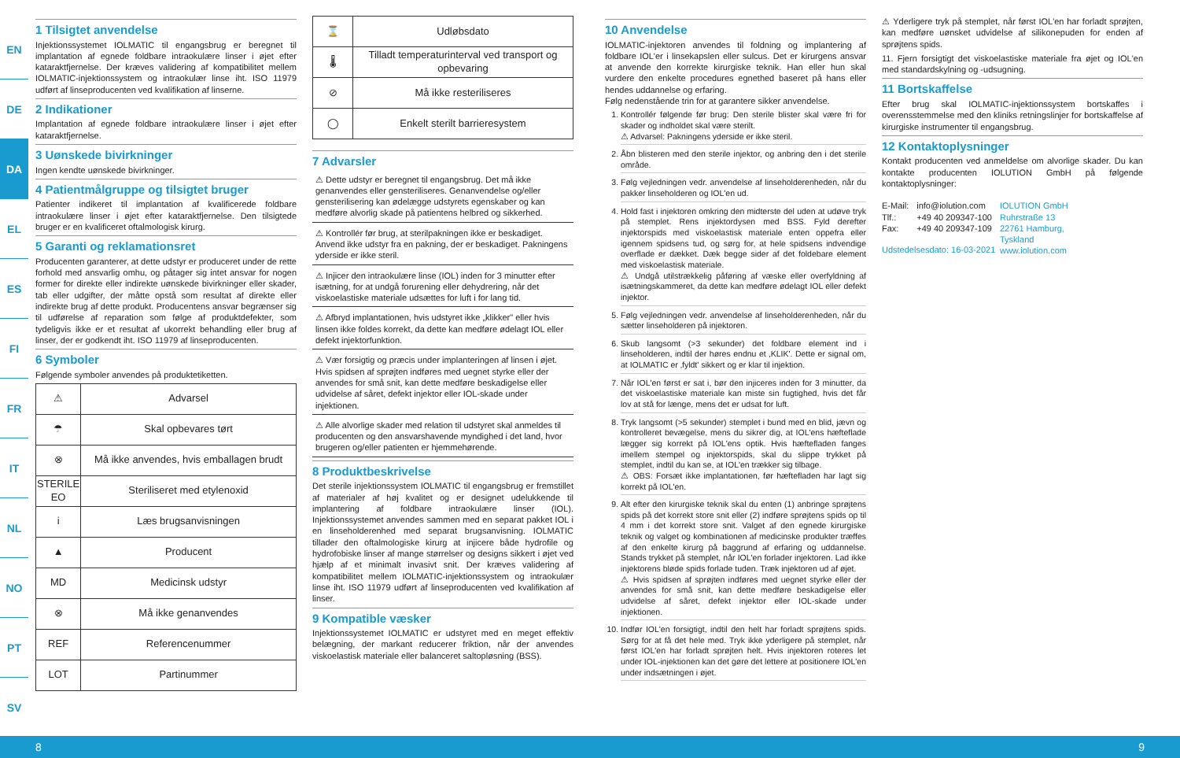EN
DE
DA
EL
ES
FI
FR
IT
NL
NO
PT
SV
1 Tilsigtet anvendelse
Injektionssystemet IOLMATIC til engangsbrug er beregnet til implantation af egnede foldbare intraokulære linser i øjet efter kataraktfjernelse. Der kræves validering af kompatibilitet mellem IOLMATIC-injektionssystem og intraokulær linse iht. ISO 11979 udført af linseproducenten ved kvalifikation af linserne.
2 Indikationer
Implantation af egnede foldbare intraokulære linser i øjet efter kataraktfjernelse.
3 Uønskede bivirkninger
Ingen kendte uønskede bivirkninger.
4 Patientmålgruppe og tilsigtet bruger
Patienter indikeret til implantation af kvalificerede foldbare intraokulære linser i øjet efter kataraktfjernelse. Den tilsigtede bruger er en kvalificeret oftalmologisk kirurg.
5 Garanti og reklamationsret
Producenten garanterer, at dette udstyr er produceret under de rette forhold med ansvarlig omhu, og påtager sig intet ansvar for nogen former for direkte eller indirekte uønskede bivirkninger eller skader, tab eller udgifter, der måtte opstå som resultat af direkte eller indirekte brug af dette produkt. Producentens ansvar begrænser sig til udførelse af reparation som følge af produktdefekter, som tydeligvis ikke er et resultat af ukorrekt behandling eller brug af linser, der er godkendt iht. ISO 11979 af linseproducenten.
6 Symboler
Følgende symboler anvendes på produktetiketten.
| ⚠ | Advarsel |
| ☂ | Skal opbevares tørt |
| ⊗ | Må ikke anvendes, hvis emballagen brudt |
| STERILE EO | Steriliseret med etylenoxid |
| i | Læs brugsanvisningen |
| ▲ | Producent |
| MD | Medicinsk udstyr |
| ⊗ | Må ikke genanvendes |
| REF | Referencenummer |
| LOT | Partinummer |
| ⌛ | Udløbsdato |
| 🌡 | Tilladt temperaturinterval ved transport og opbevaring |
| ⊘ | Må ikke resteriliseres |
| ◯ | Enkelt sterilt barrieresystem |
7 Advarsler
⚠ Dette udstyr er beregnet til engangsbrug. Det må ikke genanvendes eller gensteriliseres. Genanvendelse og/eller gensterilisering kan ødelægge udstyrets egenskaber og kan medføre alvorlig skade på patientens helbred og sikkerhed.
⚠ Kontrollér før brug, at sterilpakningen ikke er beskadiget. Anvend ikke udstyr fra en pakning, der er beskadiget. Pakningens yderside er ikke steril.
⚠ Injicer den intraokulære linse (IOL) inden for 3 minutter efter isætning, for at undgå forurening eller dehydrering, når det viskoelastiske materiale udsættes for luft i for lang tid.
⚠ Afbryd implantationen, hvis udstyret ikke „klikker" eller hvis linsen ikke foldes korrekt, da dette kan medføre ødelagt IOL eller defekt injektorfunktion.
⚠ Vær forsigtig og præcis under implanteringen af linsen i øjet. Hvis spidsen af sprøjten indføres med uegnet styrke eller der anvendes for små snit, kan dette medføre beskadigelse eller udvidelse af såret, defekt injektor eller IOL-skade under injektionen.
⚠ Alle alvorlige skader med relation til udstyret skal anmeldes til producenten og den ansvarshavende myndighed i det land, hvor brugeren og/eller patienten er hjemmehørende.
8 Produktbeskrivelse
Det sterile injektionssystem IOLMATIC til engangsbrug er fremstillet af materialer af høj kvalitet og er designet udelukkende til implantering af foldbare intraokulære linser (IOL). Injektionssystemet anvendes sammen med en separat pakket IOL i en linseholderenhed med separat brugsanvisning. IOLMATIC tillader den oftalmologiske kirurg at injicere både hydrofile og hydrofobiske linser af mange størrelser og designs sikkert i øjet ved hjælp af et minimalt invasivt snit. Der kræves validering af kompatibilitet mellem IOLMATIC-injektionssystem og intraokulær linse iht. ISO 11979 udført af linseproducenten ved kvalifikation af linser.
9 Kompatible væsker
Injektionssystemet IOLMATIC er udstyret med en meget effektiv belægning, der markant reducerer friktion, når der anvendes viskoelastisk materiale eller balanceret saltopløsning (BSS).
10 Anvendelse
IOLMATIC-injektoren anvendes til foldning og implantering af foldbare IOL'er i linsekapslen eller sulcus. Det er kirurgens ansvar at anvende den korrekte kirurgiske teknik. Han eller hun skal vurdere den enkelte procedures egnethed baseret på hans eller hendes uddannelse og erfaring.
Følg nedenstående trin for at garantere sikker anvendelse.
1. Kontrollér følgende før brug: Den sterile blister skal være fri for skader og indholdet skal være sterilt.
⚠ Advarsel: Pakningens yderside er ikke steril.
2. Åbn blisteren med den sterile injektor, og anbring den i det sterile område.
3. Følg vejledningen vedr. anvendelse af linseholderenheden, når du pakker linseholderen og IOL'en ud.
4. Hold fast i injektoren omkring den midterste del uden at udøve tryk på stemplet. Rens injektordysen med BSS. Fyld derefter injektorspids med viskoelastisk materiale enten oppefra eller igennem spidsens tud, og sørg for, at hele spidsens indvendige overflade er dækket. Dæk begge sider af det foldebare element med viskoelastisk materiale.
⚠ Undgå utilstrækkelig påføring af væske eller overfyldning af isætningskammeret, da dette kan medføre ødelagt IOL eller defekt injektor.
5. Følg vejledningen vedr. anvendelse af linseholderenheden, når du sætter linseholderen på injektoren.
6. Skub langsomt (>3 sekunder) det foldbare element ind i linseholderen, indtil der høres endnu et ‚KLIK'. Dette er signal om, at IOLMATIC er ‚fyldt' sikkert og er klar til injektion.
7. Når IOL'en først er sat i, bør den injiceres inden for 3 minutter, da det viskoelastiske materiale kan miste sin fugtighed, hvis det får lov at stå for længe, mens det er udsat for luft.
8. Tryk langsomt (>5 sekunder) stemplet i bund med en blid, jævn og kontrolleret bevægelse, mens du sikrer dig, at IOL'ens hæfteflade lægger sig korrekt på IOL'ens optik. Hvis hæftefladen fanges imellem stempel og injektorspids, skal du slippe trykket på stemplet, indtil du kan se, at IOL'en trækker sig tilbage.
⚠ OBS: Forsæt ikke implantationen, før hæftefladen har lagt sig korrekt på IOL'en.
9. Alt efter den kirurgiske teknik skal du enten (1) anbringe sprøjtens spids på det korrekt store snit eller (2) indføre sprøjtens spids op til 4 mm i det korrekt store snit. Valget af den egnede kirurgiske teknik og valget og kombinationen af medicinske produkter træffes af den enkelte kirurg på baggrund af erfaring og uddannelse. Stands trykket på stemplet, når IOL'en forlader injektoren. Lad ikke injektorens bløde spids forlade tuden. Træk injektoren ud af øjet.
⚠ Hvis spidsen af sprøjten indføres med uegnet styrke eller der anvendes for små snit, kan dette medføre beskadigelse eller udvidelse af såret, defekt injektor eller IOL-skade under injektionen.
10. Indfør IOL'en forsigtigt, indtil den helt har forladt sprøjtens spids. Sørg for at få det hele med. Tryk ikke yderligere på stemplet, når først IOL'en har forladt sprøjten helt. Hvis injektoren roteres let under IOL-injektionen kan det gøre det lettere at positionere IOL'en under indsætningen i øjet.
⚠ Yderligere tryk på stemplet, når først IOL'en har forladt sprøjten, kan medføre uønsket udvidelse af silikonepuden for enden af sprøjtens spids.
11. Fjern forsigtigt det viskoelastiske materiale fra øjet og IOL'en med standardskylning og -udsugning.
11 Bortskaffelse
Efter brug skal IOLMATIC-injektionssystem bortskaffes i overensstemmelse med den kliniks retningslinjer for bortskaffelse af kirurgiske instrumenter til engangsbrug.
12 Kontaktoplysninger
Kontakt producenten ved anmeldelse om alvorlige skader. Du kan kontakte producenten IOLUTION GmbH på følgende kontaktoplysninger:
E-Mail:
Tlf.:
Fax:
info@iolution.com
+49 40 209347-100
+49 40 209347-109
IOLUTION GmbH
Ruhrstraße 13
22761 Hamburg,
Tyskland
www.iolution.com
Udstedelsesdato: 16-03-2021
8 9